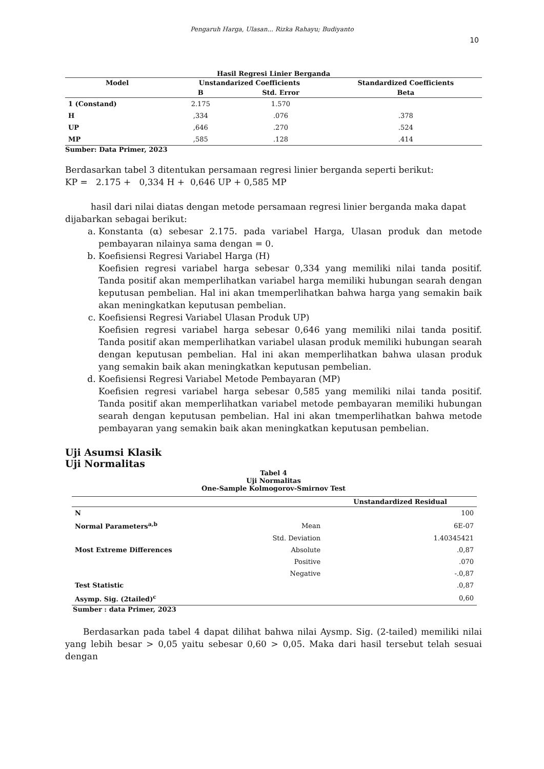Pengaruh Harga, Ulasan... Rizka Rahayu; Budiyanto
10
Hasil Regresi Linier Berganda
| Model | Unstandarized Coefficients | | Standardized Coefficients |
| --- | --- | --- | --- |
| | B | Std. Error | Beta |
| 1 (Constand) | 2.175 | 1.570 | |
| H | ,334 | .076 | .378 |
| UP | ,646 | .270 | .524 |
| MP | ,585 | .128 | .414 |
Sumber: Data Primer, 2023
Berdasarkan tabel 3 ditentukan persamaan regresi linier berganda seperti berikut:
KP = 2.175 + 0,334 H + 0,646 UP + 0,585 MP
hasil dari nilai diatas dengan metode persamaan regresi linier berganda maka dapat dijabarkan sebagai berikut:
a. Konstanta (α) sebesar 2.175. pada variabel Harga, Ulasan produk dan metode pembayaran nilainya sama dengan = 0.
b. Koefisiensi Regresi Variabel Harga (H)
Koefisien regresi variabel harga sebesar 0,334 yang memiliki nilai tanda positif. Tanda positif akan memperlihatkan variabel harga memiliki hubungan searah dengan keputusan pembelian. Hal ini akan tmemperlihatkan bahwa harga yang semakin baik akan meningkatkan keputusan pembelian.
c. Koefisiensi Regresi Variabel Ulasan Produk UP)
Koefisien regresi variabel harga sebesar 0,646 yang memiliki nilai tanda positif. Tanda positif akan memperlihatkan variabel ulasan produk memiliki hubungan searah dengan keputusan pembelian. Hal ini akan memperlihatkan bahwa ulasan produk yang semakin baik akan meningkatkan keputusan pembelian.
d. Koefisiensi Regresi Variabel Metode Pembayaran (MP)
Koefisien regresi variabel harga sebesar 0,585 yang memiliki nilai tanda positif. Tanda positif akan memperlihatkan variabel metode pembayaran memiliki hubungan searah dengan keputusan pembelian. Hal ini akan tmemperlihatkan bahwa metode pembayaran yang semakin baik akan meningkatkan keputusan pembelian.
Uji Asumsi Klasik
Uji Normalitas
Tabel 4
Uji Normalitas
One-Sample Kolmogorov-Smirnov Test
| | | Unstandardized Residual |
| --- | --- | --- |
| N | | 100 |
| Normal Parameters<sup>a,b</sup> | Mean | 6E-07 |
| | Std. Deviation | 1.40345421 |
| Most Extreme Differences | Absolute | .0,87 |
| | Positive | .070 |
| | Negative | -.0,87 |
| Test Statistic | | .0,87 |
| Asymp. Sig. (2tailed)<sup>c</sup> | | 0,60 |
Sumber : data Primer, 2023
Berdasarkan pada tabel 4 dapat dilihat bahwa nilai Aysmp. Sig. (2-tailed) memiliki nilai yang lebih besar > 0,05 yaitu sebesar 0,60 > 0,05. Maka dari hasil tersebut telah sesuai dengan